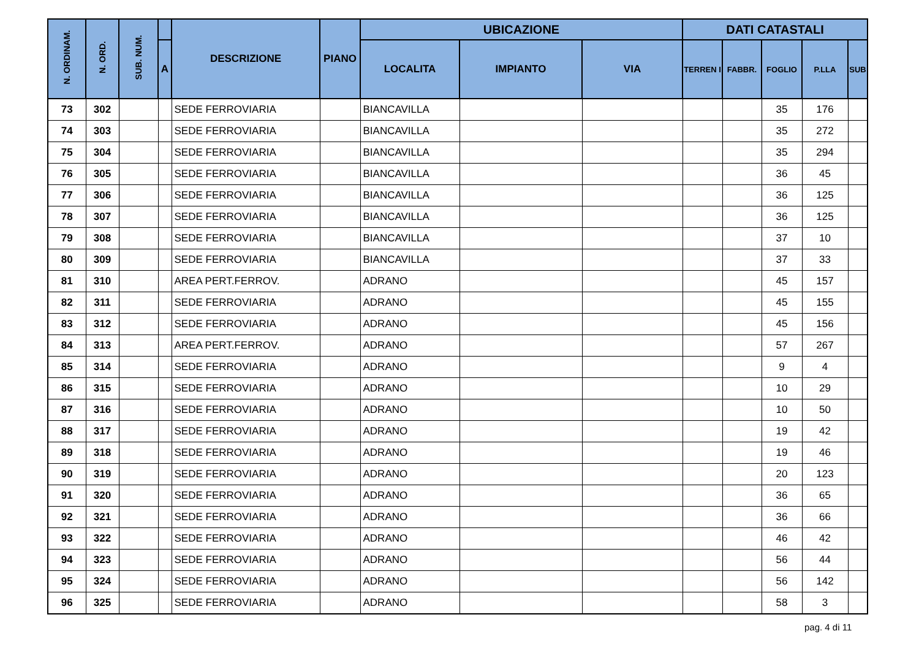| N. ORDINAM. | N. ORD. | SUB. NUM. | | DESCRIZIONE | PIANO | UBICAZIONE | | | DATI CATASTALI | | | | |
| --- | --- | --- | --- | --- | --- | --- | --- | --- | --- | --- | --- | --- | --- |
| | | | A | | | LOCALITA | IMPIANTO | VIA | TERREN I | FABBR. | FOGLIO | P.LLA | SUB |
| 73 | 302 | | | SEDE FERROVIARIA | | BIANCAVILLA | | | | | 35 | 176 | |
| 74 | 303 | | | SEDE FERROVIARIA | | BIANCAVILLA | | | | | 35 | 272 | |
| 75 | 304 | | | SEDE FERROVIARIA | | BIANCAVILLA | | | | | 35 | 294 | |
| 76 | 305 | | | SEDE FERROVIARIA | | BIANCAVILLA | | | | | 36 | 45 | |
| 77 | 306 | | | SEDE FERROVIARIA | | BIANCAVILLA | | | | | 36 | 125 | |
| 78 | 307 | | | SEDE FERROVIARIA | | BIANCAVILLA | | | | | 36 | 125 | |
| 79 | 308 | | | SEDE FERROVIARIA | | BIANCAVILLA | | | | | 37 | 10 | |
| 80 | 309 | | | SEDE FERROVIARIA | | BIANCAVILLA | | | | | 37 | 33 | |
| 81 | 310 | | | AREA PERT.FERROV. | | ADRANO | | | | | 45 | 157 | |
| 82 | 311 | | | SEDE FERROVIARIA | | ADRANO | | | | | 45 | 155 | |
| 83 | 312 | | | SEDE FERROVIARIA | | ADRANO | | | | | 45 | 156 | |
| 84 | 313 | | | AREA PERT.FERROV. | | ADRANO | | | | | 57 | 267 | |
| 85 | 314 | | | SEDE FERROVIARIA | | ADRANO | | | | | 9 | 4 | |
| 86 | 315 | | | SEDE FERROVIARIA | | ADRANO | | | | | 10 | 29 | |
| 87 | 316 | | | SEDE FERROVIARIA | | ADRANO | | | | | 10 | 50 | |
| 88 | 317 | | | SEDE FERROVIARIA | | ADRANO | | | | | 19 | 42 | |
| 89 | 318 | | | SEDE FERROVIARIA | | ADRANO | | | | | 19 | 46 | |
| 90 | 319 | | | SEDE FERROVIARIA | | ADRANO | | | | | 20 | 123 | |
| 91 | 320 | | | SEDE FERROVIARIA | | ADRANO | | | | | 36 | 65 | |
| 92 | 321 | | | SEDE FERROVIARIA | | ADRANO | | | | | 36 | 66 | |
| 93 | 322 | | | SEDE FERROVIARIA | | ADRANO | | | | | 46 | 42 | |
| 94 | 323 | | | SEDE FERROVIARIA | | ADRANO | | | | | 56 | 44 | |
| 95 | 324 | | | SEDE FERROVIARIA | | ADRANO | | | | | 56 | 142 | |
| 96 | 325 | | | SEDE FERROVIARIA | | ADRANO | | | | | 58 | 3 | |
pag. 4 di 11